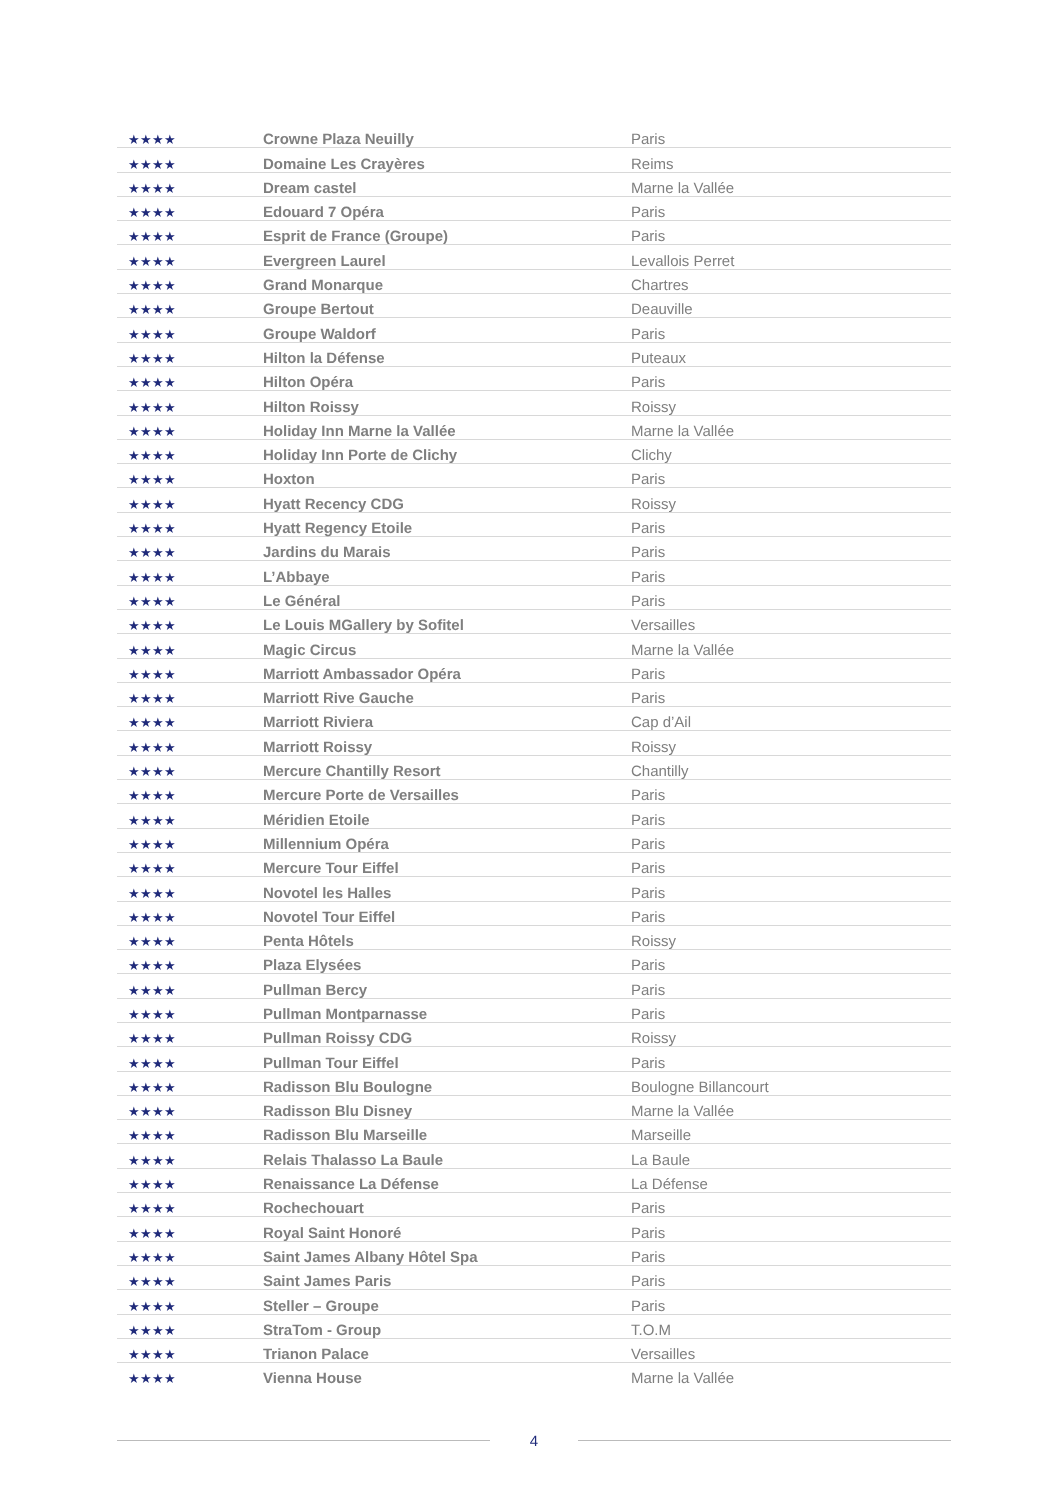| ★★★★ | Crowne Plaza Neuilly | Paris |
| ★★★★ | Domaine Les Crayères | Reims |
| ★★★★ | Dream castel | Marne la Vallée |
| ★★★★ | Edouard 7 Opéra | Paris |
| ★★★★ | Esprit de France (Groupe) | Paris |
| ★★★★ | Evergreen Laurel | Levallois Perret |
| ★★★★ | Grand Monarque | Chartres |
| ★★★★ | Groupe Bertout | Deauville |
| ★★★★ | Groupe Waldorf | Paris |
| ★★★★ | Hilton la Défense | Puteaux |
| ★★★★ | Hilton Opéra | Paris |
| ★★★★ | Hilton Roissy | Roissy |
| ★★★★ | Holiday Inn Marne la Vallée | Marne la Vallée |
| ★★★★ | Holiday Inn Porte de Clichy | Clichy |
| ★★★★ | Hoxton | Paris |
| ★★★★ | Hyatt Recency CDG | Roissy |
| ★★★★ | Hyatt Regency Etoile | Paris |
| ★★★★ | Jardins du Marais | Paris |
| ★★★★ | L’Abbaye | Paris |
| ★★★★ | Le Général | Paris |
| ★★★★ | Le Louis MGallery by Sofitel | Versailles |
| ★★★★ | Magic Circus | Marne la Vallée |
| ★★★★ | Marriott Ambassador Opéra | Paris |
| ★★★★ | Marriott Rive Gauche | Paris |
| ★★★★ | Marriott Riviera | Cap d’Ail |
| ★★★★ | Marriott Roissy | Roissy |
| ★★★★ | Mercure Chantilly Resort | Chantilly |
| ★★★★ | Mercure Porte de Versailles | Paris |
| ★★★★ | Méridien Etoile | Paris |
| ★★★★ | Millennium Opéra | Paris |
| ★★★★ | Mercure Tour Eiffel | Paris |
| ★★★★ | Novotel les Halles | Paris |
| ★★★★ | Novotel Tour Eiffel | Paris |
| ★★★★ | Penta Hôtels | Roissy |
| ★★★★ | Plaza Elysées | Paris |
| ★★★★ | Pullman Bercy | Paris |
| ★★★★ | Pullman Montparnasse | Paris |
| ★★★★ | Pullman Roissy CDG | Roissy |
| ★★★★ | Pullman Tour Eiffel | Paris |
| ★★★★ | Radisson Blu Boulogne | Boulogne Billancourt |
| ★★★★ | Radisson Blu Disney | Marne la Vallée |
| ★★★★ | Radisson Blu Marseille | Marseille |
| ★★★★ | Relais Thalasso La Baule | La Baule |
| ★★★★ | Renaissance La Défense | La Défense |
| ★★★★ | Rochechouart | Paris |
| ★★★★ | Royal Saint Honoré | Paris |
| ★★★★ | Saint James Albany Hôtel Spa | Paris |
| ★★★★ | Saint James Paris | Paris |
| ★★★★ | Steller – Groupe | Paris |
| ★★★★ | StraTom - Group | T.O.M |
| ★★★★ | Trianon Palace | Versailles |
| ★★★★ | Vienna House | Marne la Vallée |
4